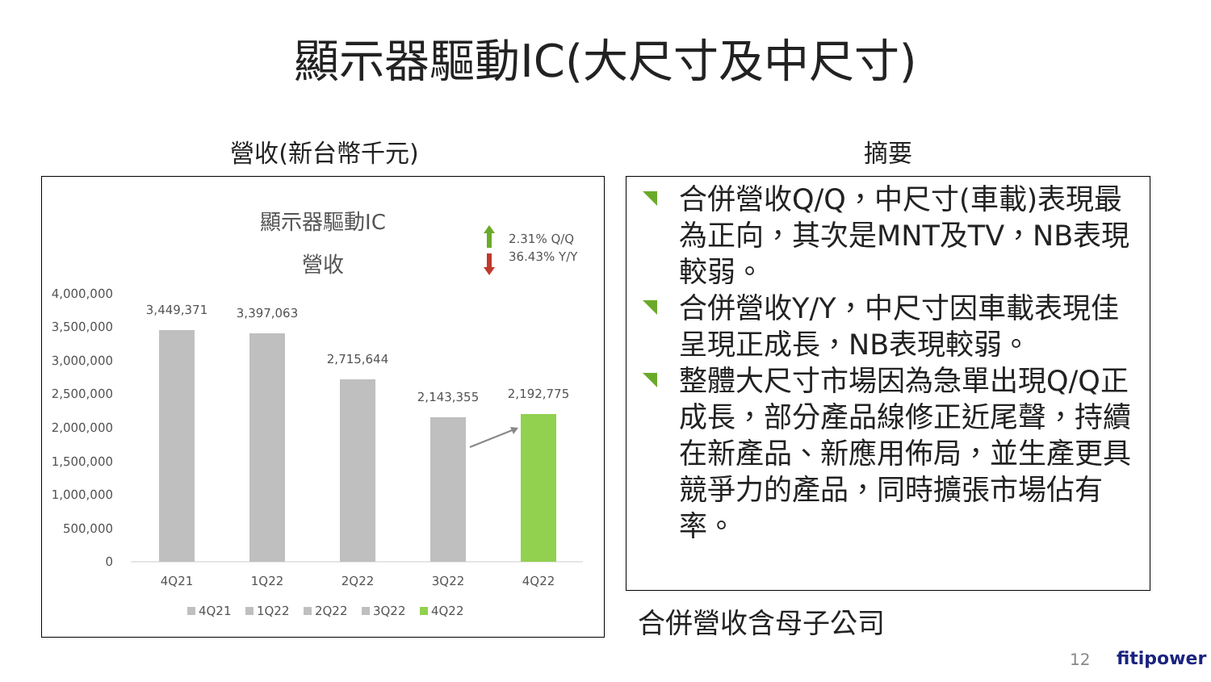顯示器驅動IC(大尺寸及中尺寸)
營收(新台幣千元) 摘要
顯示器驅動IC
營收
2.31% Q/Q
36.43% Y/Y
4,000,000
3,500,000
3,000,000
2,500,000
2,000,000
1,500,000
1,000,000
500,000
0
3,449,371
3,397,063
2,715,644
2,143,355
2,192,775
4Q21
1Q22
2Q22
3Q22
4Q22
4Q21
1Q22
2Q22
3Q22
4Q22
合併營收Q/Q，中尺寸(車載)表現最為正向，其次是MNT及TV，NB表現較弱。
合併營收Y/Y，中尺寸因車載表現佳呈現正成長，NB表現較弱。
整體大尺寸市場因為急單出現Q/Q正成長，部分產品線修正近尾聲，持續在新產品、新應用佈局，並生產更具競爭力的產品，同時擴張市場佔有率。
合併營收含母子公司
12 fitipower